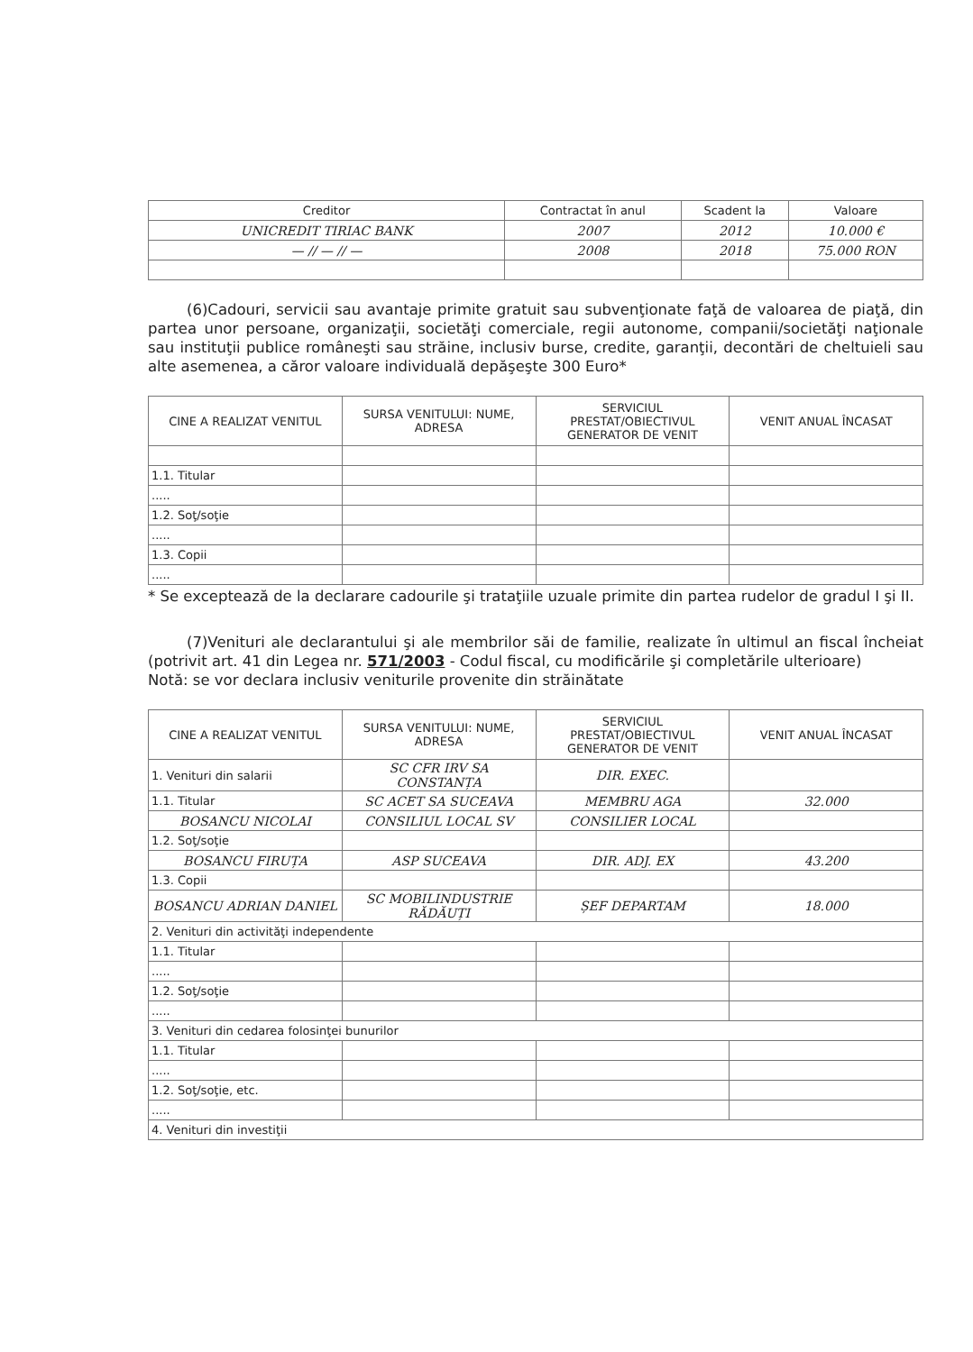| Creditor | Contractat în anul | Scadent la | Valoare |
| --- | --- | --- | --- |
| UNICREDIT TIRIAC BANK | 2007 | 2012 | 10.000 € |
| — // — // — | 2008 | 2018 | 75.000 RON |
(6)Cadouri, servicii sau avantaje primite gratuit sau subvenţionate faţă de valoarea de piaţă, din partea unor persoane, organizaţii, societăţi comerciale, regii autonome, companii/societăţi naţionale sau instituţii publice româneşti sau străine, inclusiv burse, credite, garanţii, decontări de cheltuieli sau alte asemenea, a căror valoare individuală depăşeşte 300 Euro*
| CINE A REALIZAT VENITUL | SURSA VENITULUI: NUME, ADRESA | SERVICIUL PRESTAT/OBIECTIVUL GENERATOR DE VENIT | VENIT ANUAL ÎNCASAT |
| --- | --- | --- | --- |
| 1.1. Titular | | | |
| ..... | | | |
| 1.2. Soţ/soţie | | | |
| ..... | | | |
| 1.3. Copii | | | |
| ..... | | | |
* Se exceptează de la declarare cadourile şi trataţiile uzuale primite din partea rudelor de gradul I şi II.
(7)Venituri ale declarantului şi ale membrilor săi de familie, realizate în ultimul an fiscal încheiat (potrivit art. 41 din Legea nr. 571/2003 - Codul fiscal, cu modificările şi completările ulterioare)
Notă: se vor declara inclusiv veniturile provenite din străinătate
| CINE A REALIZAT VENITUL | SURSA VENITULUI: NUME, ADRESA | SERVICIUL PRESTAT/OBIECTIVUL GENERATOR DE VENIT | VENIT ANUAL ÎNCASAT |
| --- | --- | --- | --- |
| 1. Venituri din salarii | SC CFR IRV SA CONSTANȚA | DIR. EXEC. | |
| 1.1. Titular | SC ACET SA SUCEAVA | MEMBRU AGA | 32.000 |
| BOSANCU NICOLAI | CONSILIUL LOCAL SV | CONSILIER LOCAL | |
| 1.2. Soţ/soţie | | | |
| BOSANCU FIRUȚA | ASP SUCEAVA | DIR. ADJ. EX | 43.200 |
| 1.3. Copii | | | |
| BOSANCU ADRIAN DANIEL | SC MOBILINDUSTRIE RĂDĂUȚI | ȘEF DEPARTAM | 18.000 |
| 2. Venituri din activităţi independente | | | |
| 1.1. Titular | | | |
| ..... | | | |
| 1.2. Soţ/soţie | | | |
| ..... | | | |
| 3. Venituri din cedarea folosinţei bunurilor | | | |
| 1.1. Titular | | | |
| ..... | | | |
| 1.2. Soţ/soţie, etc. | | | |
| ..... | | | |
| 4. Venituri din investiţii | | | |